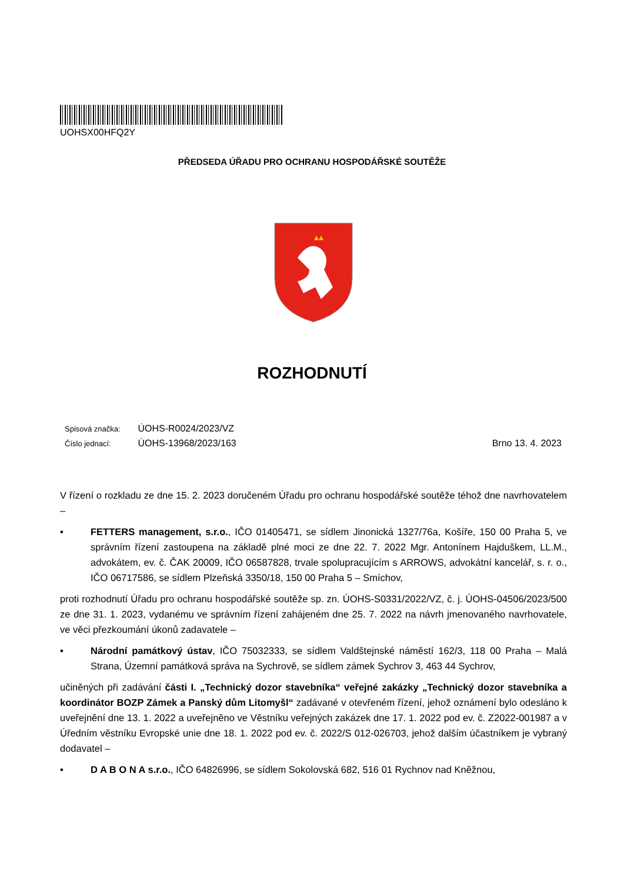UOHSX00HFQ2Y
PŘEDSEDA ÚŘADU PRO OCHRANU HOSPODÁŘSKÉ SOUTĚŽE
ROZHODNUTÍ
Spisová značka: ÚOHS-R0024/2023/VZ
Číslo jednací: ÚOHS-13968/2023/163 Brno 13. 4. 2023
V řízení o rozkladu ze dne 15. 2. 2023 doručeném Úřadu pro ochranu hospodářské soutěže téhož dne navrhovatelem –
• FETTERS management, s.r.o., IČO 01405471, se sídlem Jinonická 1327/76a, Košíře, 150 00 Praha 5, ve správním řízení zastoupena na základě plné moci ze dne 22. 7. 2022 Mgr. Antonínem Hajduškem, LL.M., advokátem, ev. č. ČAK 20009, IČO 06587828, trvale spolupracujícím s ARROWS, advokátní kancelář, s. r. o., IČO 06717586, se sídlem Plzeňská 3350/18, 150 00 Praha 5 – Smíchov,
proti rozhodnutí Úřadu pro ochranu hospodářské soutěže sp. zn. ÚOHS-S0331/2022/VZ, č. j. ÚOHS-04506/2023/500 ze dne 31. 1. 2023, vydanému ve správním řízení zahájeném dne 25. 7. 2022 na návrh jmenovaného navrhovatele, ve věci přezkoumání úkonů zadavatele –
• Národní památkový ústav, IČO 75032333, se sídlem Valdštejnské náměstí 162/3, 118 00 Praha – Malá Strana, Územní památková správa na Sychrově, se sídlem zámek Sychrov 3, 463 44 Sychrov,
učiněných při zadávání části I. „Technický dozor stavebníka“ veřejné zakázky „Technický dozor stavebníka a koordinátor BOZP Zámek a Panský dům Litomyšl“ zadávané v otevřeném řízení, jehož oznámení bylo odesláno k uveřejnění dne 13. 1. 2022 a uveřejněno ve Věstníku veřejných zakázek dne 17. 1. 2022 pod ev. č. Z2022-001987 a v Úředním věstníku Evropské unie dne 18. 1. 2022 pod ev. č. 2022/S 012-026703, jehož dalším účastníkem je vybraný dodavatel –
• D A B O N A s.r.o., IČO 64826996, se sídlem Sokolovská 682, 516 01 Rychnov nad Kněžnou,